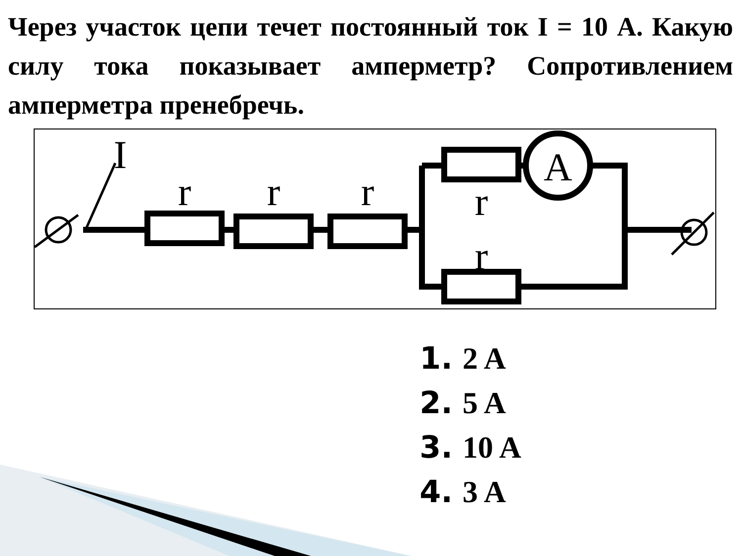Через участок цепи течет постоянный ток I = 10 А. Какую силу тока показывает амперметр? Сопротивлением амперметра пренебречь.
I
r
r
r
r
r
A
1. 2 A
2. 5 A
3. 10 A
4. 3 A